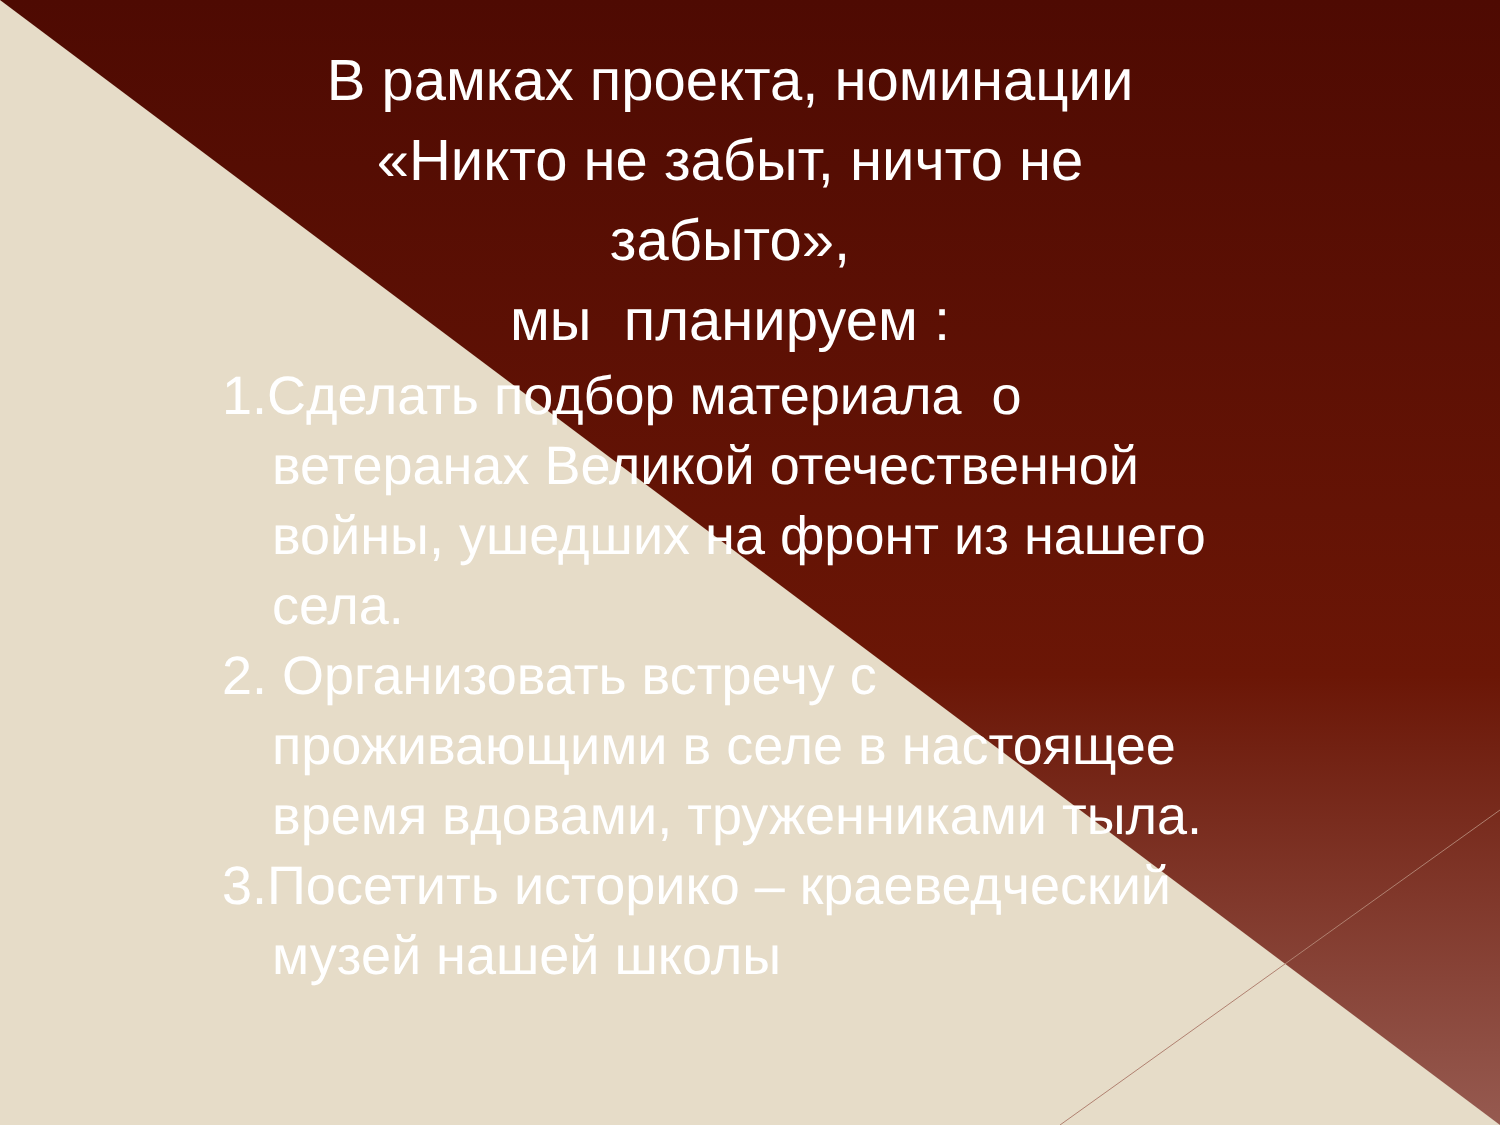В рамках проекта, номинации «Никто не забыт, ничто не забыто»,
мы планируем :
1.Сделать подбор материала о ветеранах Великой отечественной войны, ушедших на фронт из нашего села.
2. Организовать встречу с проживающими в селе в настоящее время вдовами, труженниками тыла.
3.Посетить историко – краеведческий музей нашей школы